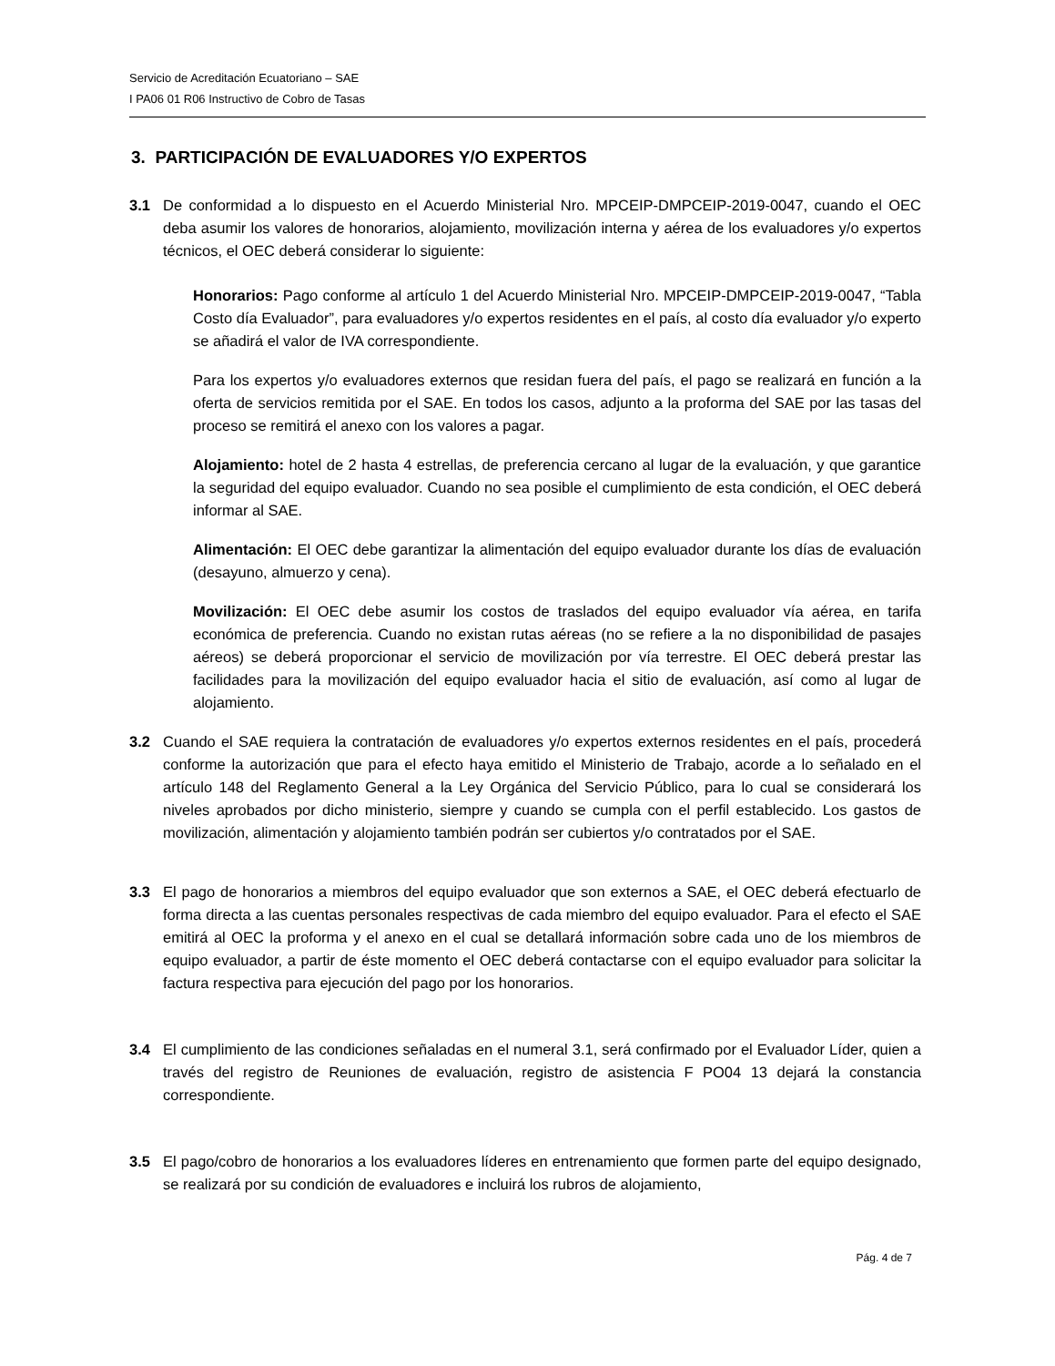Servicio de Acreditación Ecuatoriano – SAE
I PA06 01 R06 Instructivo de Cobro de Tasas
3. PARTICIPACIÓN DE EVALUADORES Y/O EXPERTOS
3.1 De conformidad a lo dispuesto en el Acuerdo Ministerial Nro. MPCEIP-DMPCEIP-2019-0047, cuando el OEC deba asumir los valores de honorarios, alojamiento, movilización interna y aérea de los evaluadores y/o expertos técnicos, el OEC deberá considerar lo siguiente:
Honorarios: Pago conforme al artículo 1 del Acuerdo Ministerial Nro. MPCEIP-DMPCEIP-2019-0047, “Tabla Costo día Evaluador”, para evaluadores y/o expertos residentes en el país, al costo día evaluador y/o experto se añadirá el valor de IVA correspondiente.
Para los expertos y/o evaluadores externos que residan fuera del país, el pago se realizará en función a la oferta de servicios remitida por el SAE. En todos los casos, adjunto a la proforma del SAE por las tasas del proceso se remitirá el anexo con los valores a pagar.
Alojamiento: hotel de 2 hasta 4 estrellas, de preferencia cercano al lugar de la evaluación, y que garantice la seguridad del equipo evaluador. Cuando no sea posible el cumplimiento de esta condición, el OEC deberá informar al SAE.
Alimentación: El OEC debe garantizar la alimentación del equipo evaluador durante los días de evaluación (desayuno, almuerzo y cena).
Movilización: El OEC debe asumir los costos de traslados del equipo evaluador vía aérea, en tarifa económica de preferencia. Cuando no existan rutas aéreas (no se refiere a la no disponibilidad de pasajes aéreos) se deberá proporcionar el servicio de movilización por vía terrestre. El OEC deberá prestar las facilidades para la movilización del equipo evaluador hacia el sitio de evaluación, así como al lugar de alojamiento.
3.2 Cuando el SAE requiera la contratación de evaluadores y/o expertos externos residentes en el país, procederá conforme la autorización que para el efecto haya emitido el Ministerio de Trabajo, acorde a lo señalado en el artículo 148 del Reglamento General a la Ley Orgánica del Servicio Público, para lo cual se considerará los niveles aprobados por dicho ministerio, siempre y cuando se cumpla con el perfil establecido. Los gastos de movilización, alimentación y alojamiento también podrán ser cubiertos y/o contratados por el SAE.
3.3 El pago de honorarios a miembros del equipo evaluador que son externos a SAE, el OEC deberá efectuarlo de forma directa a las cuentas personales respectivas de cada miembro del equipo evaluador. Para el efecto el SAE emitirá al OEC la proforma y el anexo en el cual se detallará información sobre cada uno de los miembros de equipo evaluador, a partir de éste momento el OEC deberá contactarse con el equipo evaluador para solicitar la factura respectiva para ejecución del pago por los honorarios.
3.4 El cumplimiento de las condiciones señaladas en el numeral 3.1, será confirmado por el Evaluador Líder, quien a través del registro de Reuniones de evaluación, registro de asistencia F PO04 13 dejará la constancia correspondiente.
3.5 El pago/cobro de honorarios a los evaluadores líderes en entrenamiento que formen parte del equipo designado, se realizará por su condición de evaluadores e incluirá los rubros de alojamiento,
Pág. 4 de 7